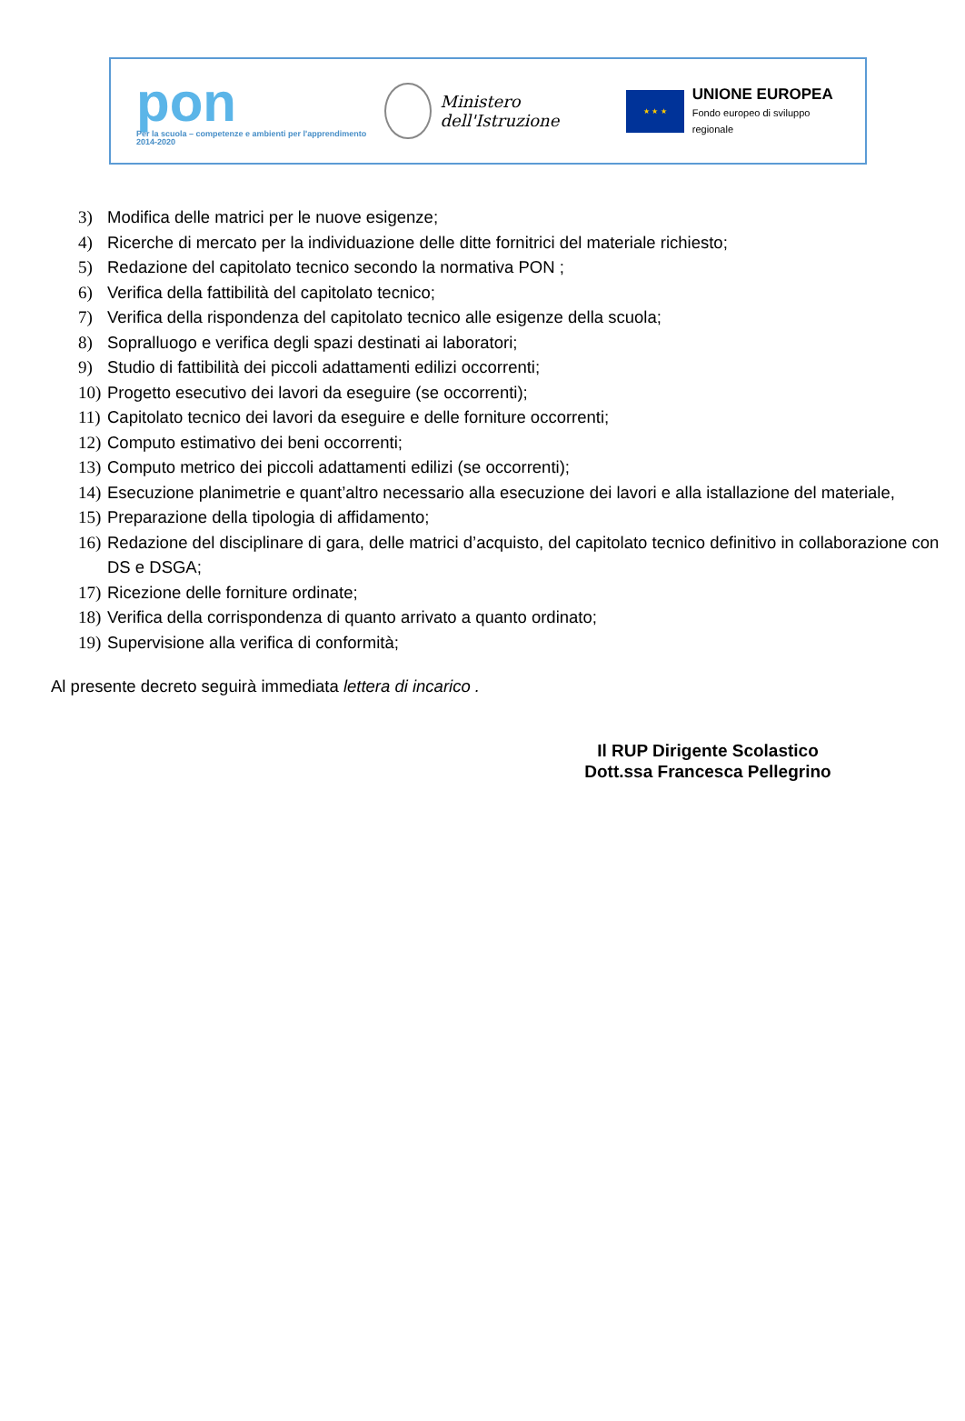pon
Per la scuola – competenze e ambienti per l'apprendimento 2014-2020
Ministero dell'Istruzione
★ ★ ★
UNIONE EUROPEA
Fondo europeo di sviluppo regionale
3) Modifica delle matrici per le nuove esigenze;
4) Ricerche di mercato per la individuazione delle ditte fornitrici del materiale richiesto;
5) Redazione del capitolato tecnico secondo la normativa PON ;
6) Verifica della fattibilità del capitolato tecnico;
7) Verifica della rispondenza del capitolato tecnico alle esigenze della scuola;
8) Sopralluogo e verifica degli spazi destinati ai laboratori;
9) Studio di fattibilità dei piccoli adattamenti edilizi occorrenti;
10) Progetto esecutivo dei lavori da eseguire (se occorrenti);
11) Capitolato tecnico dei lavori da eseguire e delle forniture occorrenti;
12) Computo estimativo dei beni occorrenti;
13) Computo metrico dei piccoli adattamenti edilizi (se occorrenti);
14) Esecuzione planimetrie e quant’altro necessario alla esecuzione dei lavori e alla istallazione del materiale,
15) Preparazione della tipologia di affidamento;
16) Redazione del disciplinare di gara, delle matrici d’acquisto, del capitolato tecnico definitivo in collaborazione con DS e DSGA;
17) Ricezione delle forniture ordinate;
18) Verifica della corrispondenza di quanto arrivato a quanto ordinato;
19) Supervisione alla verifica di conformità;
Al presente decreto seguirà immediata lettera di incarico .
Il RUP Dirigente Scolastico
Dott.ssa Francesca Pellegrino